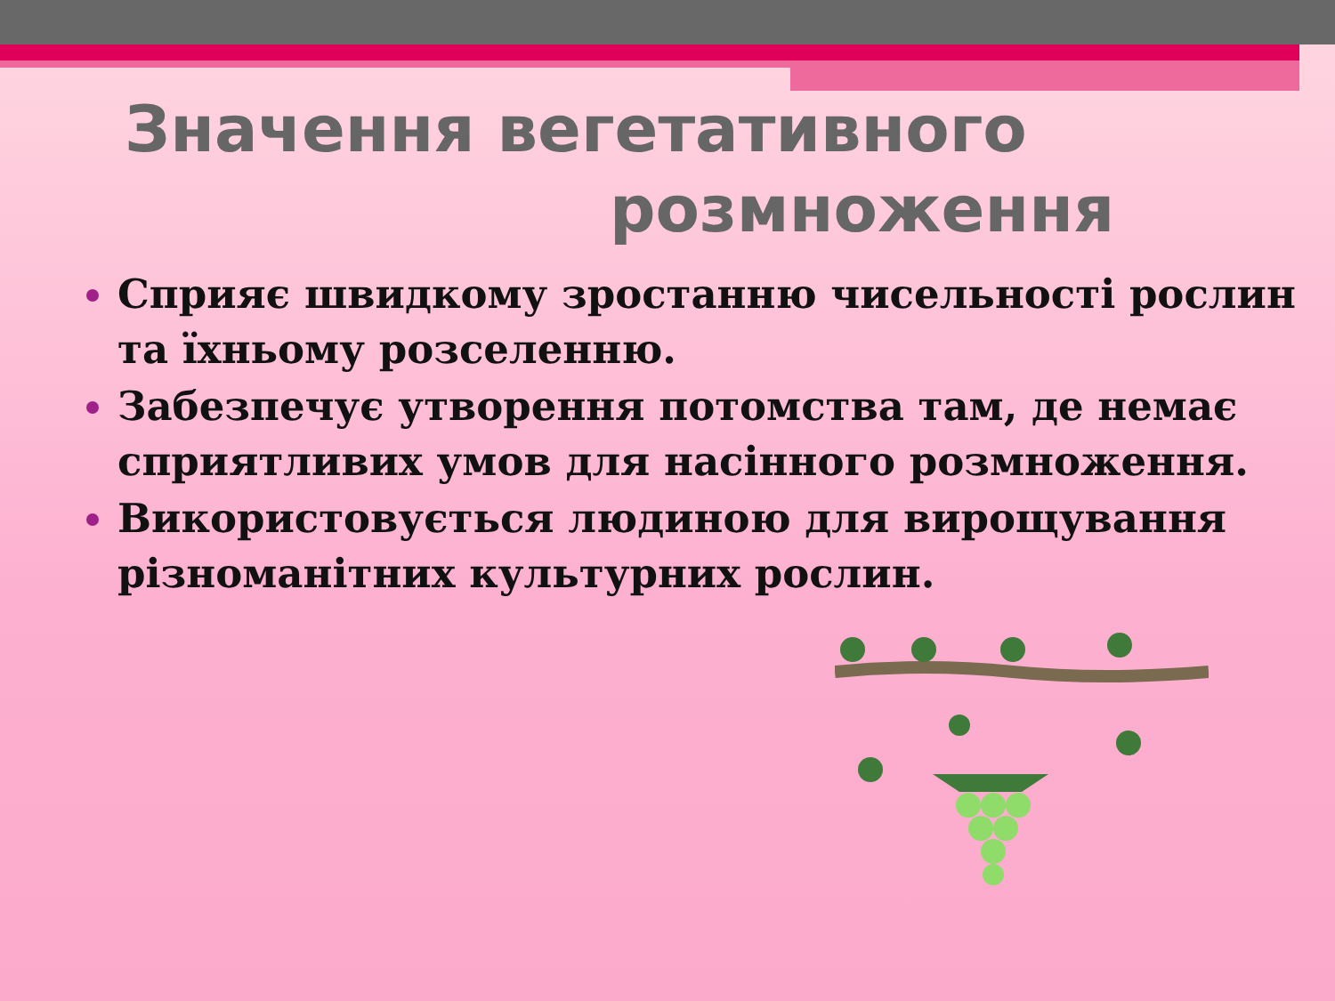Значення вегетативного
розмноження
Сприяє швидкому зростанню чисельності рослин та їхньому розселенню.
Забезпечує утворення потомства там, де немає сприятливих умов для насінного розмноження.
Використовується людиною для вирощування різноманітних культурних рослин.